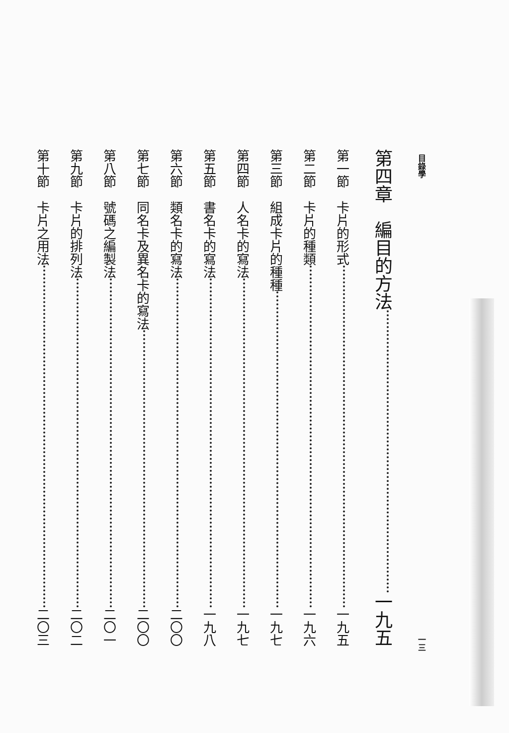目錄學 一三
第四章　編目的方法 一九五
第一節　卡片的形式 一九五
第二節　卡片的種類 一九六
第三節　組成卡片的種種 一九七
第四節　人名卡的寫法 一九七
第五節　書名卡的寫法 一九八
第六節　類名卡的寫法 二〇〇
第七節　同名卡及異名卡的寫法 二〇〇
第八節　號碼之編製法 二〇一
第九節　卡片的排列法 二〇二
第十節　卡片之用法 二〇三